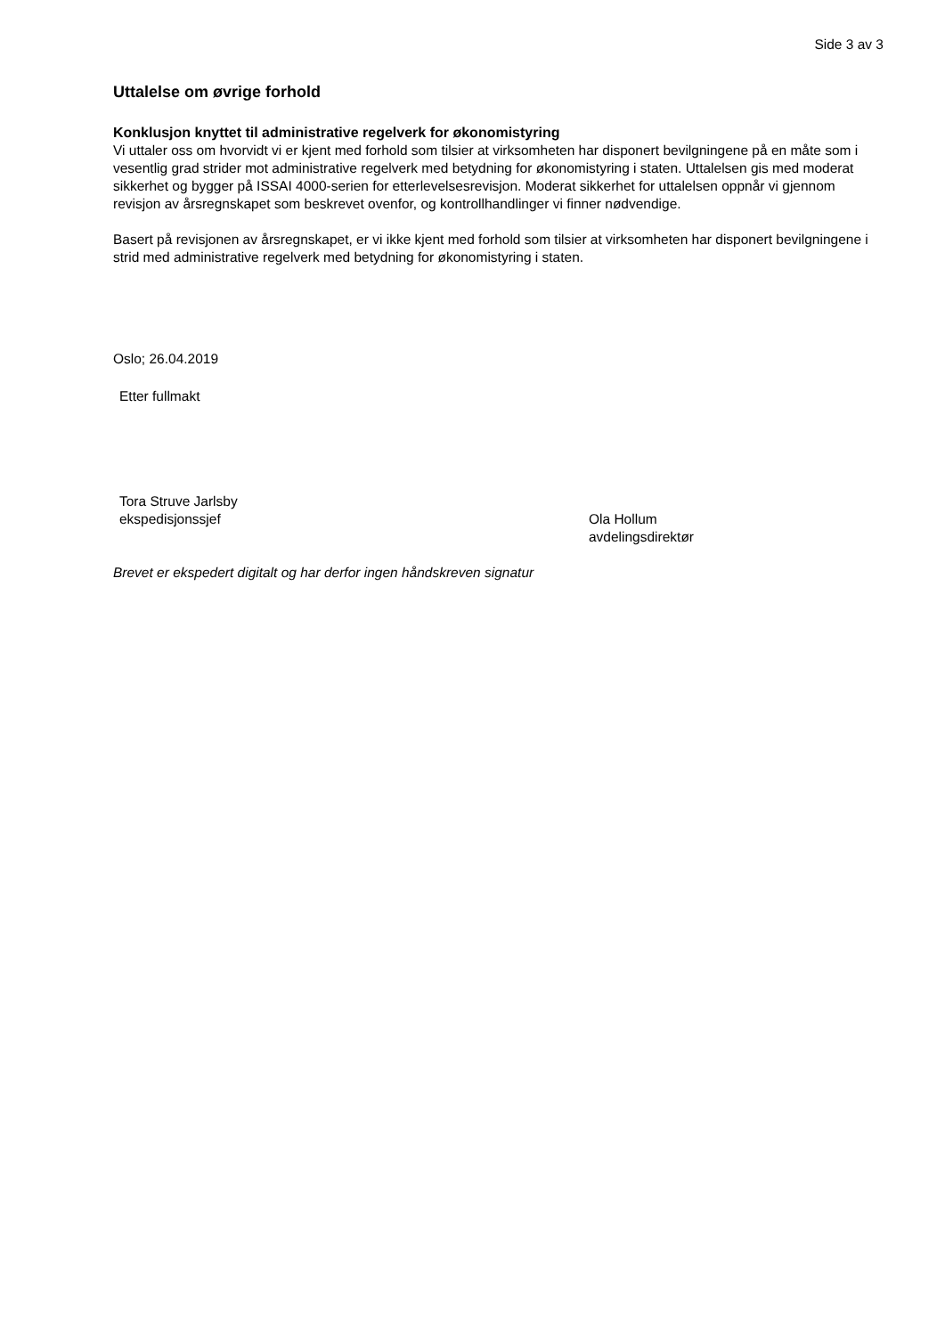Side 3 av 3
Uttalelse om øvrige forhold
Konklusjon knyttet til administrative regelverk for økonomistyring
Vi uttaler oss om hvorvidt vi er kjent med forhold som tilsier at virksomheten har disponert bevilgningene på en måte som i vesentlig grad strider mot administrative regelverk med betydning for økonomistyring i staten. Uttalelsen gis med moderat sikkerhet og bygger på ISSAI 4000-serien for etterlevelsesrevisjon. Moderat sikkerhet for uttalelsen oppnår vi gjennom revisjon av årsregnskapet som beskrevet ovenfor, og kontrollhandlinger vi finner nødvendige.
Basert på revisjonen av årsregnskapet, er vi ikke kjent med forhold som tilsier at virksomheten har disponert bevilgningene i strid med administrative regelverk med betydning for økonomistyring i staten.
Oslo; 26.04.2019
Etter fullmakt
Tora Struve Jarlsby
ekspedisjonssjef
Ola Hollum
avdelingsdirektør
Brevet er ekspedert digitalt og har derfor ingen håndskreven signatur